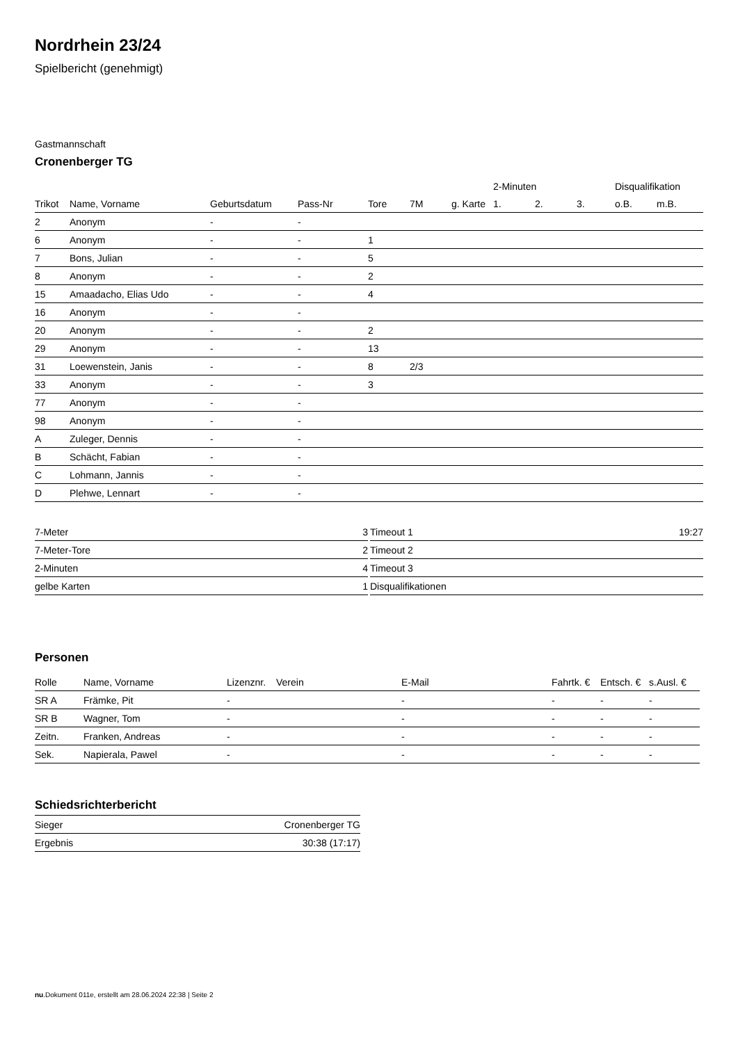Nordrhein 23/24
Spielbericht (genehmigt)
Gastmannschaft
Cronenberger TG
| | | | | | | | 2-Minuten | | | Disqualifikation | |
| --- | --- | --- | --- | --- | --- | --- | --- | --- | --- | --- | --- |
| Trikot | Name, Vorname | Geburtsdatum | Pass-Nr | Tore | 7M | g. Karte | 1. | 2. | 3. | o.B. | m.B. |
| 2 | Anonym | - | - | | | | | | | | |
| 6 | Anonym | - | - | 1 | | | | | | | |
| 7 | Bons, Julian | - | - | 5 | | | | | | | |
| 8 | Anonym | - | - | 2 | | | | | | | |
| 15 | Amaadacho, Elias Udo | - | - | 4 | | | | | | | |
| 16 | Anonym | - | - | | | | | | | | |
| 20 | Anonym | - | - | 2 | | | | | | | |
| 29 | Anonym | - | - | 13 | | | | | | | |
| 31 | Loewenstein, Janis | - | - | 8 | 2/3 | | | | | | |
| 33 | Anonym | - | - | 3 | | | | | | | |
| 77 | Anonym | - | - | | | | | | | | |
| 98 | Anonym | - | - | | | | | | | | |
| A | Zuleger, Dennis | - | - | | | | | | | | |
| B | Schächt, Fabian | - | - | | | | | | | | |
| C | Lohmann, Jannis | - | - | | | | | | | | |
| D | Plehwe, Lennart | - | - | | | | | | | | |
| 7-Meter | 3 |
| 7-Meter-Tore | 2 |
| 2-Minuten | 4 |
| gelbe Karten | 1 |
| Timeout 1 | 19:27 |
| Timeout 2 | |
| Timeout 3 | |
| Disqualifikationen | |
Personen
| Rolle | Name, Vorname | Lizenznr. | Verein | E-Mail | Fahrtk. € | Entsch. € | s.Ausl. € |
| --- | --- | --- | --- | --- | --- | --- | --- |
| SR A | Främke, Pit | - | | - | - | - | - |
| SR B | Wagner, Tom | - | | - | - | - | - |
| Zeitn. | Franken, Andreas | - | | - | - | - | - |
| Sek. | Napierala, Pawel | - | | - | - | - | - |
Schiedsrichterbericht
| Sieger | Cronenberger TG |
| Ergebnis | 30:38 (17:17) |
nu.Dokument 011e, erstellt am 28.06.2024 22:38 | Seite 2